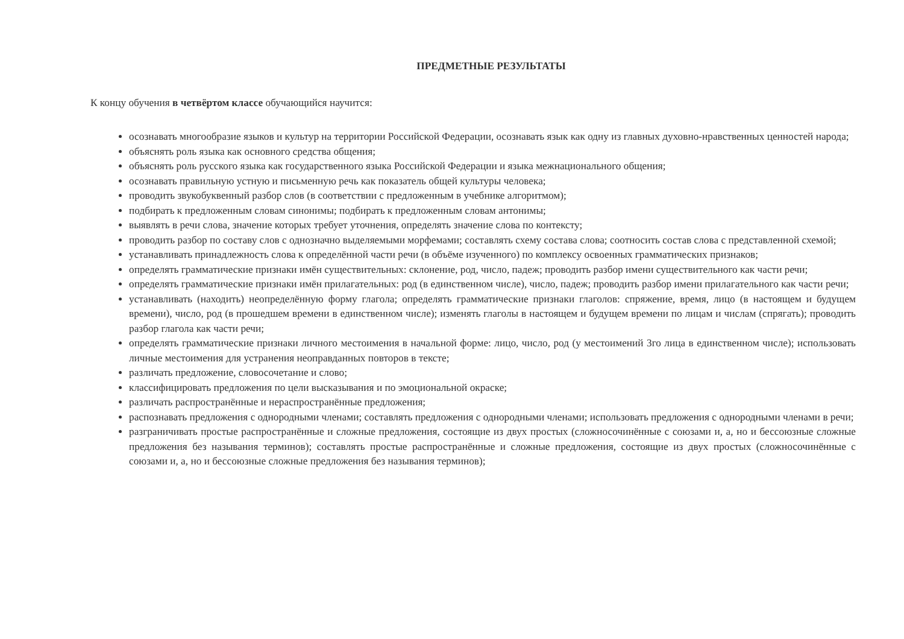ПРЕДМЕТНЫЕ РЕЗУЛЬТАТЫ
К концу обучения в четвёртом классе обучающийся научится:
осознавать многообразие языков и культур на территории Российской Федерации, осознавать язык как одну из главных духовно-нравственных ценностей народа;
объяснять роль языка как основного средства общения;
объяснять роль русского языка как государственного языка Российской Федерации и языка межнационального общения;
осознавать правильную устную и письменную речь как показатель общей культуры человека;
проводить звукобуквенный разбор слов (в соответствии с предложенным в учебнике алгоритмом);
подбирать к предложенным словам синонимы; подбирать к предложенным словам антонимы;
выявлять в речи слова, значение которых требует уточнения, определять значение слова по контексту;
проводить разбор по составу слов с однозначно выделяемыми морфемами; составлять схему состава слова; соотносить состав слова с представленной схемой;
устанавливать принадлежность слова к определённой части речи (в объёме изученного) по комплексу освоенных грамматических признаков;
определять грамматические признаки имён существительных: склонение, род, число, падеж; проводить разбор имени существительного как части речи;
определять грамматические признаки имён прилагательных: род (в единственном числе), число, падеж; проводить разбор имени прилагательного как части речи;
устанавливать (находить) неопределённую форму глагола; определять грамматические признаки глаголов: спряжение, время, лицо (в настоящем и будущем времени), число, род (в прошедшем времени в единственном числе); изменять глаголы в настоящем и будущем времени по лицам и числам (спрягать); проводить разбор глагола как части речи;
определять грамматические признаки личного местоимения в начальной форме: лицо, число, род (у местоимений 3го лица в единственном числе); использовать личные местоимения для устранения неоправданных повторов в тексте;
различать предложение, словосочетание и слово;
классифицировать предложения по цели высказывания и по эмоциональной окраске;
различать распространённые и нераспространённые предложения;
распознавать предложения с однородными членами; составлять предложения с однородными членами; использовать предложения с однородными членами в речи;
разграничивать простые распространённые и сложные предложения, состоящие из двух простых (сложносочинённые с союзами и, а, но и бессоюзные сложные предложения без называния терминов); составлять простые распространённые и сложные предложения, состоящие из двух простых (сложносочинённые с союзами и, а, но и бессоюзные сложные предложения без называния терминов);